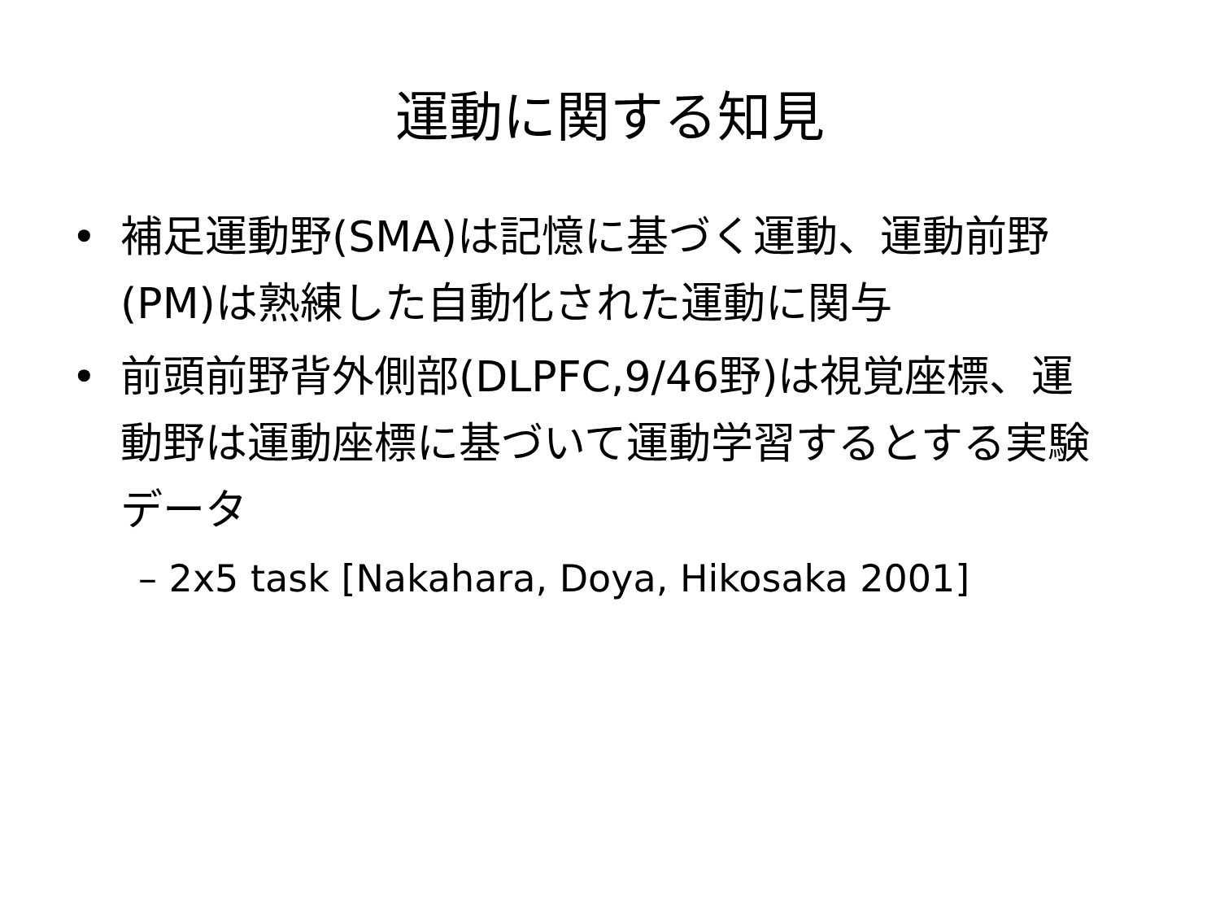運動に関する知見
• 補足運動野(SMA)は記憶に基づく運動、運動前野(PM)は熟練した自動化された運動に関与
• 前頭前野背外側部(DLPFC,9/46野)は視覚座標、運動野は運動座標に基づいて運動学習するとする実験データ
– 2x5 task [Nakahara, Doya, Hikosaka 2001]